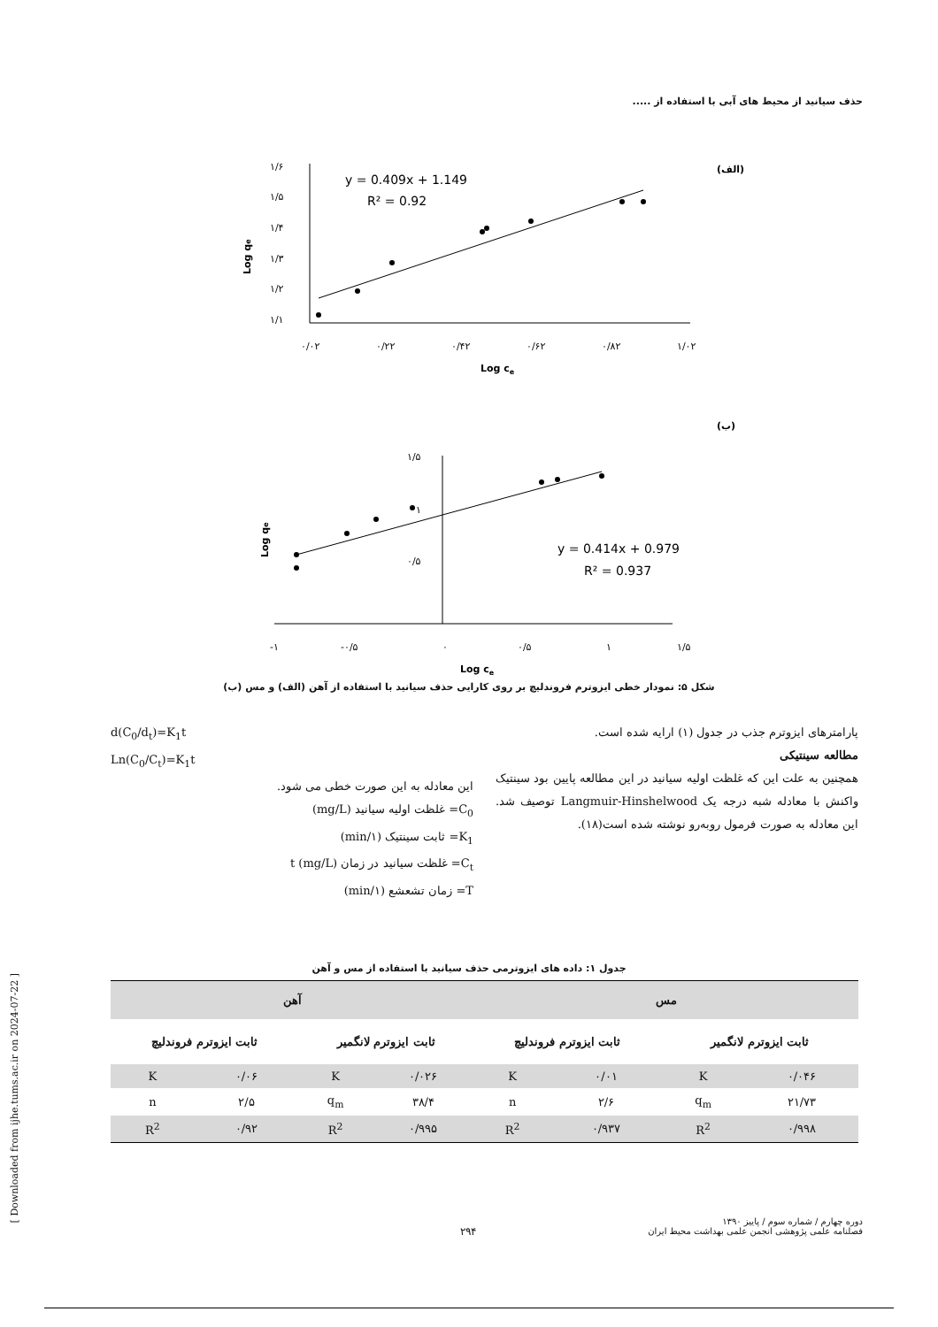حذف سیانید از محیط های آبی با استفاده از .....
(الف)
۱/۶
۱/۵
۱/۴
۱/۳
۱/۲
۱/۱
۰/۰۲
۰/۲۲
۰/۴۲
۰/۶۲
۰/۸۲
۱/۰۲
Log ce
Log qe
y = 0.409x + 1.149
R² = 0.92
(ب)
۱/۵
۱
۰/۵
-۱
-۰/۵
۰
۰/۵
۱
۱/۵
Log ce
Log qe
y = 0.414x + 0.979
R² = 0.937
شکل ۵: نمودار خطی ایزوترم فروندلیچ بر روی کارایی حذف سیانید با استفاده از آهن (الف) و مس (ب)
پارامترهای ایزوترم جذب در جدول (۱) ارایه شده است.
مطالعه سینتیکی
همچنین به علت این که غلظت اولیه سیانید در این مطالعه پایین بود سینتیک واکنش با معادله شبه درجه یک Langmuir-Hinshelwood توصیف شد. این معادله به صورت فرمول روبه‌رو نوشته شده است(۱۸).
d(C<sub>0</sub>/d<sub>t</sub>)=K<sub>1</sub>t
Ln(C<sub>0</sub>/C<sub>t</sub>)=K<sub>1</sub>t
این معادله به این صورت خطی می شود.
C<sub>0</sub>= غلظت اولیه سیانید (mg/L)
K<sub>1</sub>= ثابت سینتیک (۱/min)
C<sub>t</sub>= غلظت سیانید در زمان t (mg/L)
T= زمان تشعشع (۱/min)
جدول ۱: داده های ایزوترمی حذف سیانید با استفاده از مس و آهن
| مس | | | | آهن | | | |
| --- | --- | --- | --- | --- | --- | --- | --- |
| ثابت ایزوترم لانگمیر | | ثابت ایزوترم فروندلیچ | | ثابت ایزوترم لانگمیر | | ثابت ایزوترم فروندلیچ | |
| ۰/۰۴۶ | K | ۰/۰۱ | K | ۰/۰۲۶ | K | ۰/۰۶ | K |
| ۲۱/۷۳ | q<sub>m</sub> | ۲/۶ | n | ۳۸/۴ | q<sub>m</sub> | ۲/۵ | n |
| ۰/۹۹۸ | R<sup>2</sup> | ۰/۹۳۷ | R<sup>2</sup> | ۰/۹۹۵ | R<sup>2</sup> | ۰/۹۲ | R<sup>2</sup> |
[ Downloaded from ijhe.tums.ac.ir on 2024-07-22 ]
۲۹۴
دوره چهارم / شماره سوم / پاییز ۱۳۹۰
فصلنامه علمی پژوهشی انجمن علمی بهداشت محیط ایران